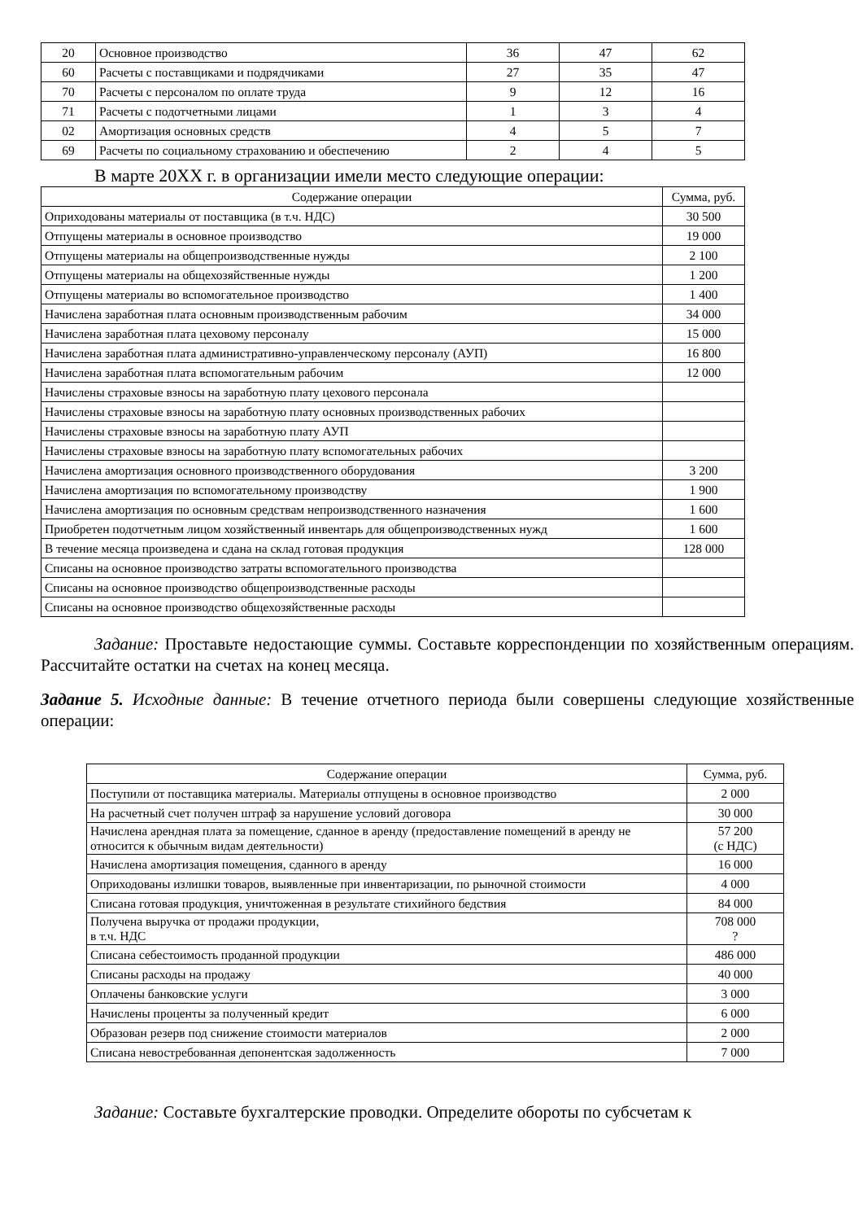| 20 | Основное производство | 36 | 47 | 62 |
| 60 | Расчеты с поставщиками и подрядчиками | 27 | 35 | 47 |
| 70 | Расчеты с персоналом по оплате труда | 9 | 12 | 16 |
| 71 | Расчеты с подотчетными лицами | 1 | 3 | 4 |
| 02 | Амортизация основных средств | 4 | 5 | 7 |
| 69 | Расчеты по социальному страхованию и обеспечению | 2 | 4 | 5 |
В марте 20XX г. в организации имели место следующие операции:
| Содержание операции | Сумма, руб. |
| --- | --- |
| Оприходованы материалы от поставщика (в т.ч. НДС) | 30 500 |
| Отпущены материалы в основное производство | 19 000 |
| Отпущены материалы на общепроизводственные нужды | 2 100 |
| Отпущены материалы на общехозяйственные нужды | 1 200 |
| Отпущены материалы во вспомогательное производство | 1 400 |
| Начислена заработная плата основным производственным рабочим | 34 000 |
| Начислена заработная плата цеховому персоналу | 15 000 |
| Начислена заработная плата административно-управленческому персоналу (АУП) | 16 800 |
| Начислена заработная плата вспомогательным рабочим | 12 000 |
| Начислены страховые взносы на заработную плату цехового персонала | |
| Начислены страховые взносы на заработную плату основных производственных рабочих | |
| Начислены страховые взносы на заработную плату АУП | |
| Начислены страховые взносы на заработную плату вспомогательных рабочих | |
| Начислена амортизация основного производственного оборудования | 3 200 |
| Начислена амортизация по вспомогательному производству | 1 900 |
| Начислена амортизация по основным средствам непроизводственного назначения | 1 600 |
| Приобретен подотчетным лицом хозяйственный инвентарь для общепроизводственных нужд | 1 600 |
| В течение месяца произведена и сдана на склад готовая продукция | 128 000 |
| Списаны на основное производство затраты вспомогательного производства | |
| Списаны на основное производство общепроизводственные расходы | |
| Списаны на основное производство общехозяйственные расходы | |
Задание: Проставьте недостающие суммы. Составьте корреспонденции по хозяйственным операциям. Рассчитайте остатки на счетах на конец месяца.
Задание 5. Исходные данные: В течение отчетного периода были совершены следующие хозяйственные операции:
| Содержание операции | Сумма, руб. |
| --- | --- |
| Поступили от поставщика материалы. Материалы отпущены в основное производство | 2 000 |
| На расчетный счет получен штраф за нарушение условий договора | 30 000 |
| Начислена арендная плата за помещение, сданное в аренду (предоставление помещений в аренду не относится к обычным видам деятельности) | 57 200 (с НДС) |
| Начислена амортизация помещения, сданного в аренду | 16 000 |
| Оприходованы излишки товаров, выявленные при инвентаризации, по рыночной стоимости | 4 000 |
| Списана готовая продукция, уничтоженная в результате стихийного бедствия | 84 000 |
| Получена выручка от продажи продукции, в т.ч. НДС | 708 000 ? |
| Списана себестоимость проданной продукции | 486 000 |
| Списаны расходы на продажу | 40 000 |
| Оплачены банковские услуги | 3 000 |
| Начислены проценты за полученный кредит | 6 000 |
| Образован резерв под снижение стоимости материалов | 2 000 |
| Списана невостребованная депонентская задолженность | 7 000 |
Задание: Составьте бухгалтерские проводки. Определите обороты по субсчетам к